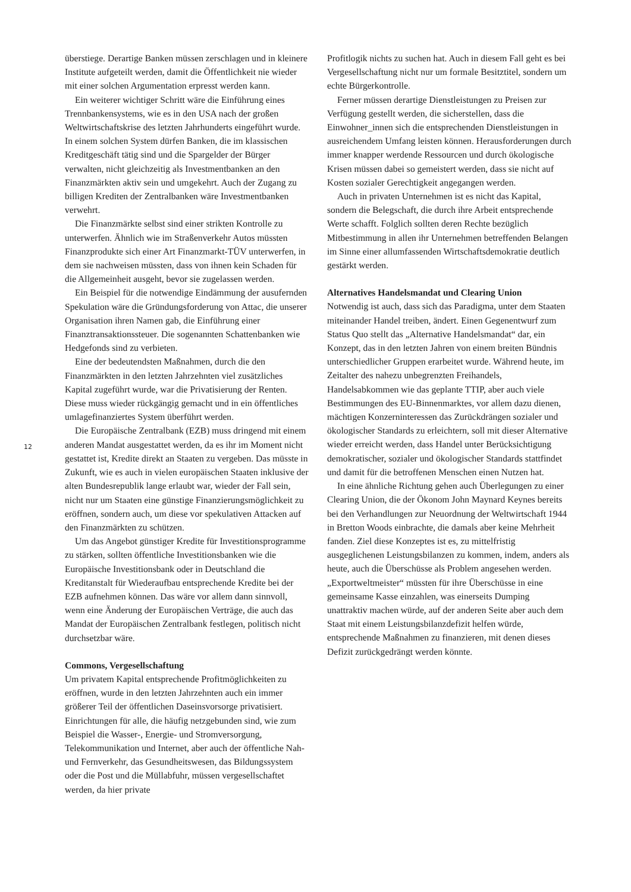überstiege. Derartige Banken müssen zerschlagen und in kleinere Institute aufgeteilt werden, damit die Öffentlichkeit nie wieder mit einer solchen Argumentation erpresst werden kann.
Ein weiterer wichtiger Schritt wäre die Einführung eines Trennbankensystems, wie es in den USA nach der großen Weltwirtschaftskrise des letzten Jahrhunderts eingeführt wurde. In einem solchen System dürfen Banken, die im klassischen Kreditgeschäft tätig sind und die Spargelder der Bürger verwalten, nicht gleichzeitig als Investmentbanken an den Finanzmärkten aktiv sein und umgekehrt. Auch der Zugang zu billigen Krediten der Zentralbanken wäre Investmentbanken verwehrt.
Die Finanzmärkte selbst sind einer strikten Kontrolle zu unterwerfen. Ähnlich wie im Straßenverkehr Autos müssten Finanzprodukte sich einer Art Finanzmarkt-TÜV unterwerfen, in dem sie nachweisen müssten, dass von ihnen kein Schaden für die Allgemeinheit ausgeht, bevor sie zugelassen werden.
Ein Beispiel für die notwendige Eindämmung der ausufernden Spekulation wäre die Gründungsforderung von Attac, die unserer Organisation ihren Namen gab, die Einführung einer Finanztransaktionssteuer. Die sogenannten Schattenbanken wie Hedgefonds sind zu verbieten.
Eine der bedeutendsten Maßnahmen, durch die den Finanzmärkten in den letzten Jahrzehnten viel zusätzliches Kapital zugeführt wurde, war die Privatisierung der Renten. Diese muss wieder rückgängig gemacht und in ein öffentliches umlagefinanziertes System überführt werden.
Die Europäische Zentralbank (EZB) muss dringend mit einem anderen Mandat ausgestattet werden, da es ihr im Moment nicht gestattet ist, Kredite direkt an Staaten zu vergeben. Das müsste in Zukunft, wie es auch in vielen europäischen Staaten inklusive der alten Bundesrepublik lange erlaubt war, wieder der Fall sein, nicht nur um Staaten eine günstige Finanzierungsmöglichkeit zu eröffnen, sondern auch, um diese vor spekulativen Attacken auf den Finanzmärkten zu schützen.
Um das Angebot günstiger Kredite für Investitionsprogramme zu stärken, sollten öffentliche Investitionsbanken wie die Europäische Investitionsbank oder in Deutschland die Kreditanstalt für Wiederaufbau entsprechende Kredite bei der EZB aufnehmen können. Das wäre vor allem dann sinnvoll, wenn eine Änderung der Europäischen Verträge, die auch das Mandat der Europäischen Zentralbank festlegen, politisch nicht durchsetzbar wäre.
Commons, Vergesellschaftung
Um privatem Kapital entsprechende Profitmöglichkeiten zu eröffnen, wurde in den letzten Jahrzehnten auch ein immer größerer Teil der öffentlichen Daseinsvorsorge privatisiert. Einrichtungen für alle, die häufig netzgebunden sind, wie zum Beispiel die Wasser-, Energie- und Stromversorgung, Telekommunikation und Internet, aber auch der öffentliche Nah- und Fernverkehr, das Gesundheitswesen, das Bildungssystem oder die Post und die Müllabfuhr, müssen vergesellschaftet werden, da hier private
Profitlogik nichts zu suchen hat. Auch in diesem Fall geht es bei Vergesellschaftung nicht nur um formale Besitztitel, sondern um echte Bürgerkontrolle.
Ferner müssen derartige Dienstleistungen zu Preisen zur Verfügung gestellt werden, die sicherstellen, dass die Einwohner_innen sich die entsprechenden Dienstleistungen in ausreichendem Umfang leisten können. Herausforderungen durch immer knapper werdende Ressourcen und durch ökologische Krisen müssen dabei so gemeistert werden, dass sie nicht auf Kosten sozialer Gerechtigkeit angegangen werden.
Auch in privaten Unternehmen ist es nicht das Kapital, sondern die Belegschaft, die durch ihre Arbeit entsprechende Werte schafft. Folglich sollten deren Rechte bezüglich Mitbestimmung in allen ihr Unternehmen betreffenden Belangen im Sinne einer allumfassenden Wirtschaftsdemokratie deutlich gestärkt werden.
Alternatives Handelsmandat und Clearing Union
Notwendig ist auch, dass sich das Paradigma, unter dem Staaten miteinander Handel treiben, ändert. Einen Gegenentwurf zum Status Quo stellt das „Alternative Handelsmandat“ dar, ein Konzept, das in den letzten Jahren von einem breiten Bündnis unterschiedlicher Gruppen erarbeitet wurde. Während heute, im Zeitalter des nahezu unbegrenzten Freihandels, Handelsabkommen wie das geplante TTIP, aber auch viele Bestimmungen des EU-Binnenmarktes, vor allem dazu dienen, mächtigen Konzerninteressen das Zurückdrängen sozialer und ökologischer Standards zu erleichtern, soll mit dieser Alternative wieder erreicht werden, dass Handel unter Berücksichtigung demokratischer, sozialer und ökologischer Standards stattfindet und damit für die betroffenen Menschen einen Nutzen hat.
In eine ähnliche Richtung gehen auch Überlegungen zu einer Clearing Union, die der Ökonom John Maynard Keynes bereits bei den Verhandlungen zur Neuordnung der Weltwirtschaft 1944 in Bretton Woods einbrachte, die damals aber keine Mehrheit fanden. Ziel diese Konzeptes ist es, zu mittelfristig ausgeglichenen Leistungsbilanzen zu kommen, indem, anders als heute, auch die Überschüsse als Problem angesehen werden. „Exportweltmeister“ müssten für ihre Überschüsse in eine gemeinsame Kasse einzahlen, was einerseits Dumping unattraktiv machen würde, auf der anderen Seite aber auch dem Staat mit einem Leistungsbilanzdefizit helfen würde, entsprechende Maßnahmen zu finanzieren, mit denen dieses Defizit zurückgedrängt werden könnte.
12